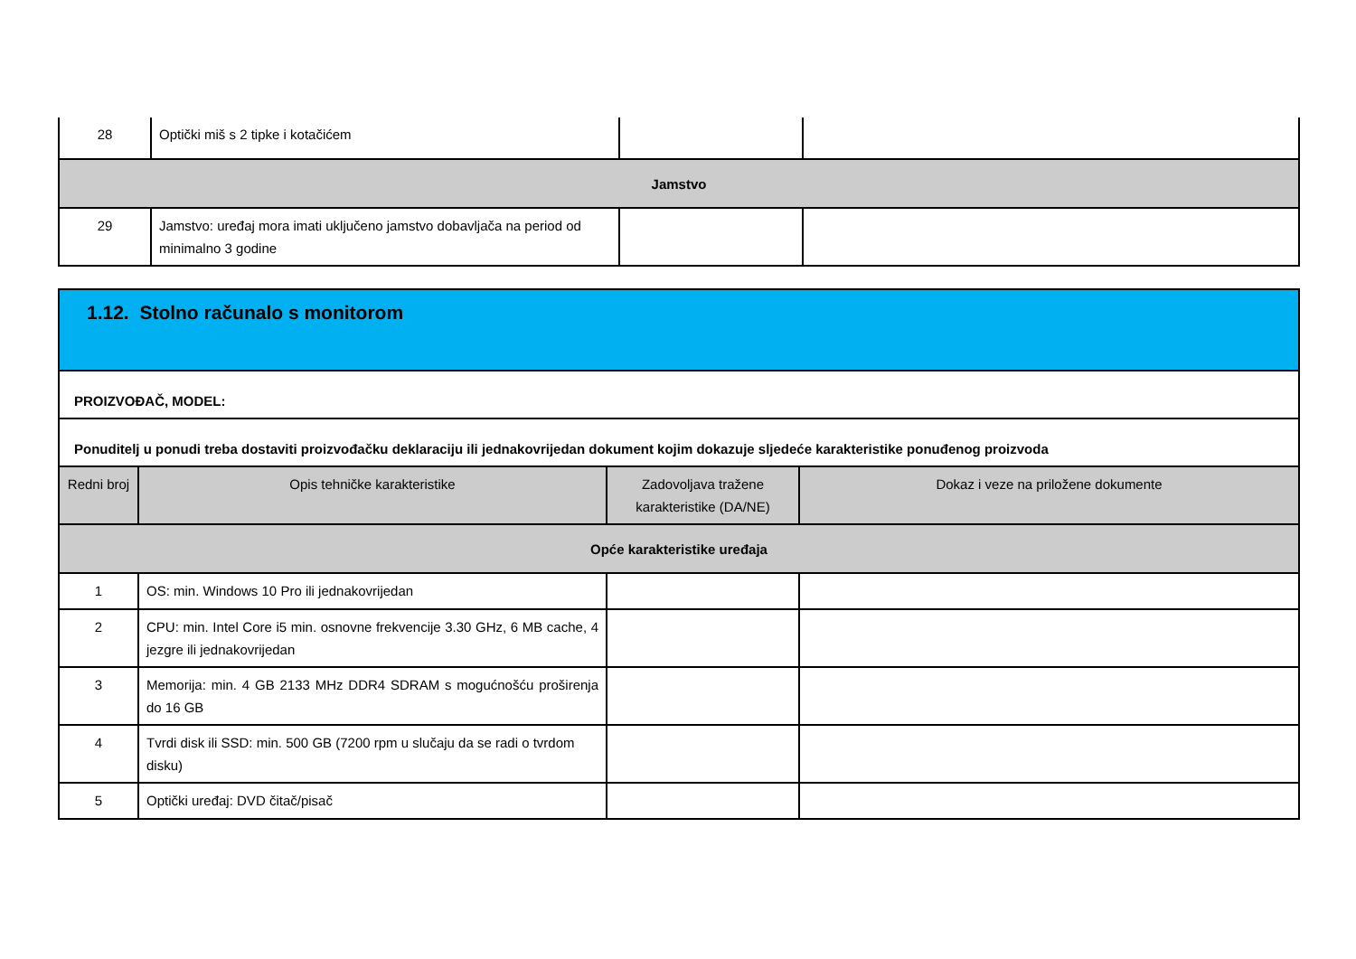| 28 | Optički miš s 2 tipke i kotačićem | | |
| Jamstvo | | | |
| 29 | Jamstvo: uređaj mora imati uključeno jamstvo dobavljača na period od minimalno 3 godine | | |
| 1.12. Stolno računalo s monitorom | | | |
| PROIZVOĐAČ, MODEL: | | | |
| Ponuditelj u ponudi treba dostaviti proizvođačku deklaraciju ili jednakovrijedan dokument kojim dokazuje sljedeće karakteristike ponuđenog proizvoda | | | |
| Redni broj | Opis tehničke karakteristike | Zadovoljava tražene karakteristike (DA/NE) | Dokaz i veze na priložene dokumente |
| Opće karakteristike uređaja | | | |
| 1 | OS: min. Windows 10 Pro ili jednakovrijedan | | |
| 2 | CPU: min. Intel Core i5 min. osnovne frekvencije 3.30 GHz, 6 MB cache, 4 jezgre ili jednakovrijedan | | |
| 3 | Memorija: min. 4 GB 2133 MHz DDR4 SDRAM s mogućnošću proširenja do 16 GB | | |
| 4 | Tvrdi disk ili SSD: min. 500 GB (7200 rpm u slučaju da se radi o tvrdom disku) | | |
| 5 | Optički uređaj: DVD čitač/pisač | | |